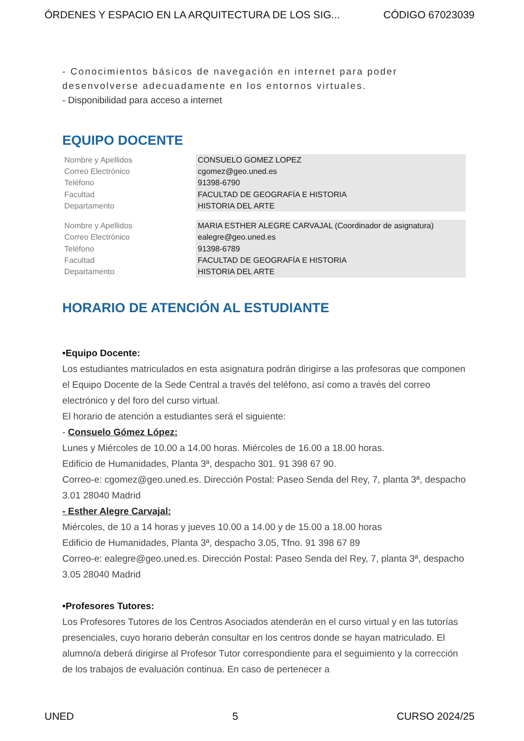ÓRDENES Y ESPACIO EN LA ARQUITECTURA DE LOS SIG... CÓDIGO 67023039
- Conocimientos básicos de navegación en internet para poder desenvolverse adecuadamente en los entornos virtuales.
- Disponibilidad para acceso a internet
EQUIPO DOCENTE
| Nombre y Apellidos | CONSUELO GOMEZ LOPEZ |
| Correo Electrónico | cgomez@geo.uned.es |
| Teléfono | 91398-6790 |
| Facultad | FACULTAD DE GEOGRAFÍA E HISTORIA |
| Departamento | HISTORIA DEL ARTE |
| Nombre y Apellidos | MARIA ESTHER ALEGRE CARVAJAL (Coordinador de asignatura) |
| Correo Electrónico | ealegre@geo.uned.es |
| Teléfono | 91398-6789 |
| Facultad | FACULTAD DE GEOGRAFÍA E HISTORIA |
| Departamento | HISTORIA DEL ARTE |
HORARIO DE ATENCIÓN AL ESTUDIANTE
•Equipo Docente:
Los estudiantes matriculados en esta asignatura podrán dirigirse a las profesoras que componen el Equipo Docente de la Sede Central a través del teléfono, así como a través del correo electrónico y del foro del curso virtual.
El horario de atención a estudiantes será el siguiente:
- Consuelo Gómez López:
Lunes y Miércoles de 10.00 a 14.00 horas. Miércoles de 16.00 a 18.00 horas.
Edificio de Humanidades, Planta 3ª, despacho 301. 91 398 67 90.
Correo-e: cgomez@geo.uned.es. Dirección Postal: Paseo Senda del Rey, 7, planta 3ª, despacho 3.01 28040 Madrid
- Esther Alegre Carvajal:
Miércoles, de 10 a 14 horas y jueves 10.00 a 14.00 y de 15.00 a 18.00 horas
Edificio de Humanidades, Planta 3ª, despacho 3.05, Tfno. 91 398 67 89
Correo-e: ealegre@geo.uned.es. Dirección Postal: Paseo Senda del Rey, 7, planta 3ª, despacho 3.05 28040 Madrid
•Profesores Tutores:
Los Profesores Tutores de los Centros Asociados atenderán en el curso virtual y en las tutorías presenciales, cuyo horario deberán consultar en los centros donde se hayan matriculado. El alumno/a deberá dirigirse al Profesor Tutor correspondiente para el seguimiento y la corrección de los trabajos de evaluación continua. En caso de pertenecer a
UNED 5 CURSO 2024/25